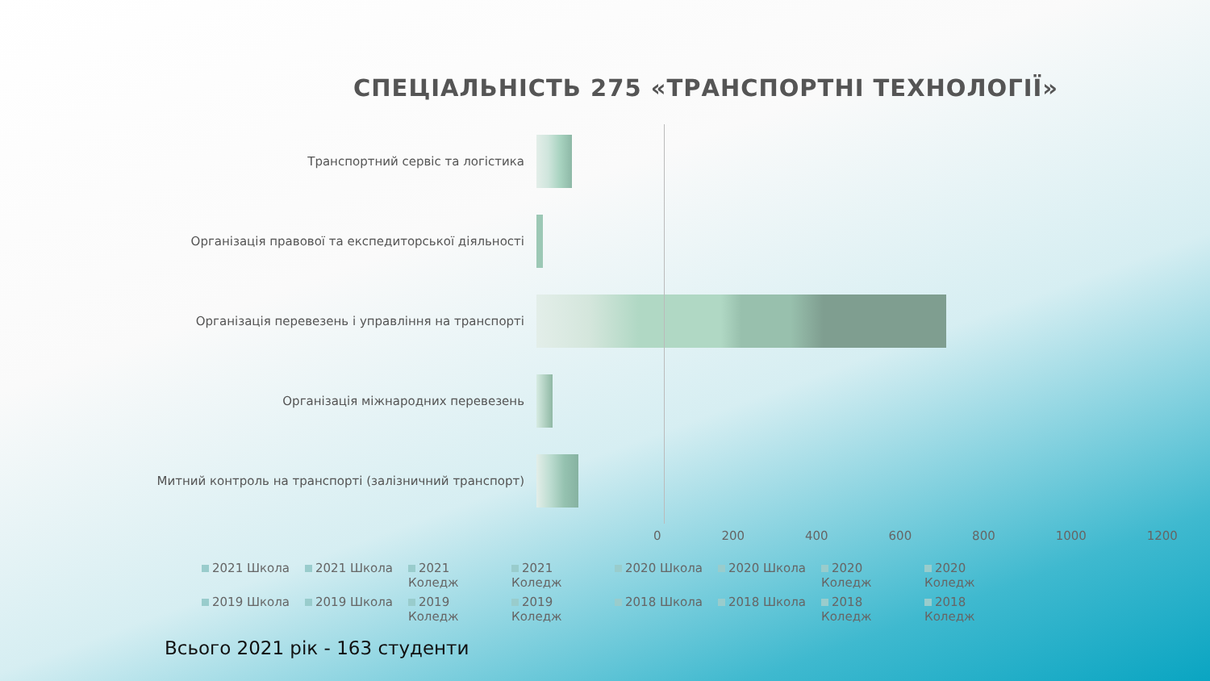СПЕЦІАЛЬНІСТЬ 275 «ТРАНСПОРТНІ ТЕХНОЛОГІЇ»
Транспортний сервіс та логістика
Організація правової та експедиторської діяльності
Організація перевезень і управління на транспорті
Організація міжнародних перевезень
Митний контроль на транспорті (залізничний транспорт)
0 200 400 600 800 1000 1200
2021 Школа 2021 Школа 2021 Коледж 2021 Коледж 2020 Школа 2020 Школа 2020 Коледж 2020 Коледж 2019 Школа 2019 Школа 2019 Коледж 2019 Коледж 2018 Школа 2018 Школа 2018 Коледж 2018 Коледж
Всього 2021 рік - 163 студенти